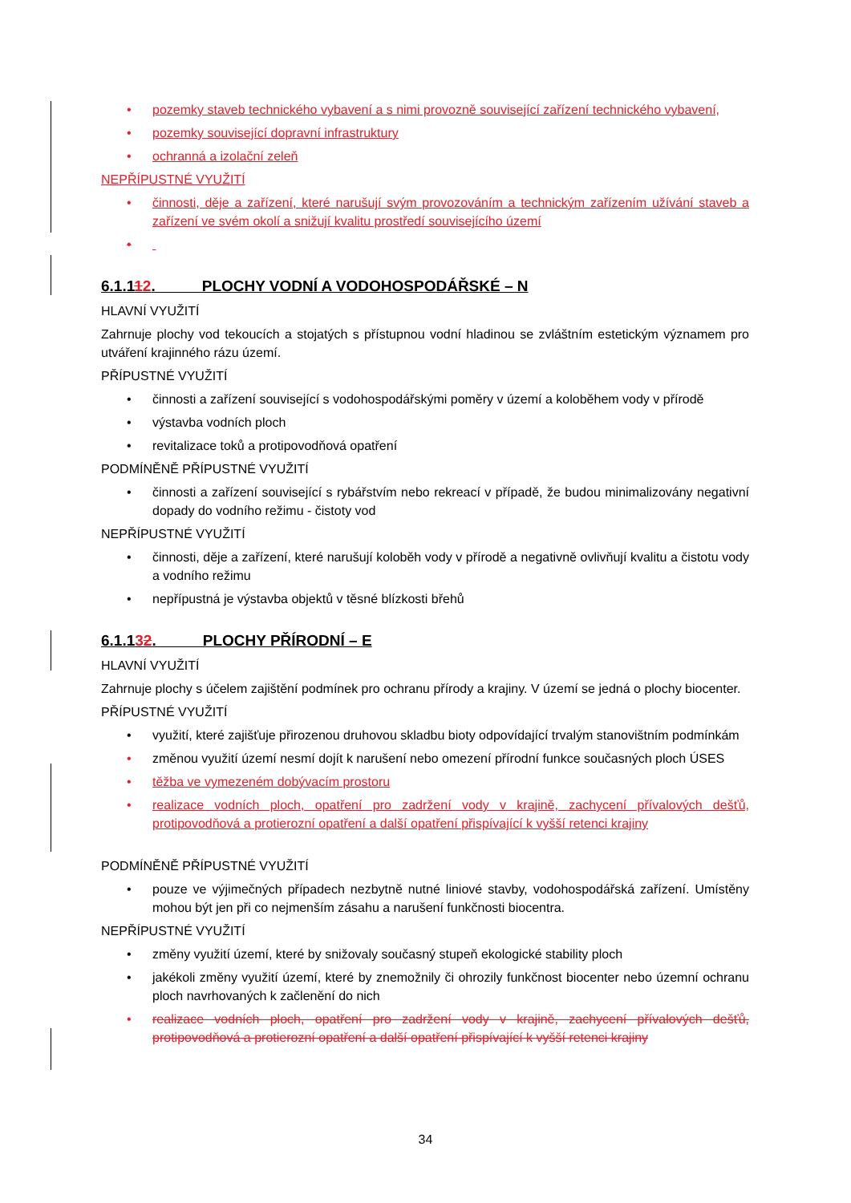• pozemky staveb technického vybavení a s nimi provozně související zařízení technického vybavení,
• pozemky související dopravní infrastruktury
• ochranná a izolační zeleň
NEPŘÍPUSTNÉ VYUŽITÍ
• činnosti, děje a zařízení, které narušují svým provozováním a technickým zařízením užívání staveb a zařízení ve svém okolí a snižují kvalitu prostředí souvisejícího území
•
6.1.112. PLOCHY VODNÍ A VODOHOSPODÁŘSKÉ – N
HLAVNÍ VYUŽITÍ
Zahrnuje plochy vod tekoucích a stojatých s přístupnou vodní hladinou se zvláštním estetickým významem pro utváření krajinného rázu území.
PŘÍPUSTNÉ VYUŽITÍ
• činnosti a zařízení související s vodohospodářskými poměry v území a koloběhem vody v přírodě
• výstavba vodních ploch
• revitalizace toků a protipovodňová opatření
PODMÍNĚNĚ PŘÍPUSTNÉ VYUŽITÍ
• činnosti a zařízení související s rybářstvím nebo rekreací v případě, že budou minimalizovány negativní dopady do vodního režimu - čistoty vod
NEPŘÍPUSTNÉ VYUŽITÍ
• činnosti, děje a zařízení, které narušují koloběh vody v přírodě a negativně ovlivňují kvalitu a čistotu vody a vodního režimu
• nepřípustná je výstavba objektů v těsné blízkosti břehů
6.1.132. PLOCHY PŘÍRODNÍ – E
HLAVNÍ VYUŽITÍ
Zahrnuje plochy s účelem zajištění podmínek pro ochranu přírody a krajiny. V území se jedná o plochy biocenter.
PŘÍPUSTNÉ VYUŽITÍ
• využití, které zajišťuje přirozenou druhovou skladbu bioty odpovídající trvalým stanovištním podmínkám
• změnou využití území nesmí dojít k narušení nebo omezení přírodní funkce současných ploch ÚSES
• těžba ve vymezeném dobývacím prostoru
• realizace vodních ploch, opatření pro zadržení vody v krajině, zachycení přívalových dešťů, protipovodňová a protierozní opatření a další opatření přispívající k vyšší retenci krajiny
PODMÍNĚNĚ PŘÍPUSTNÉ VYUŽITÍ
• pouze ve výjimečných případech nezbytně nutné liniové stavby, vodohospodářská zařízení. Umístěny mohou být jen při co nejmenším zásahu a narušení funkčnosti biocentra.
NEPŘÍPUSTNÉ VYUŽITÍ
• změny využití území, které by snižovaly současný stupeň ekologické stability ploch
• jakékoli změny využití území, které by znemožnily či ohrozily funkčnost biocenter nebo územní ochranu ploch navrhovaných k začlenění do nich
• realizace vodních ploch, opatření pro zadržení vody v krajině, zachycení přívalových dešťů, protipovodňová a protierozní opatření a další opatření přispívající k vyšší retenci krajiny
34